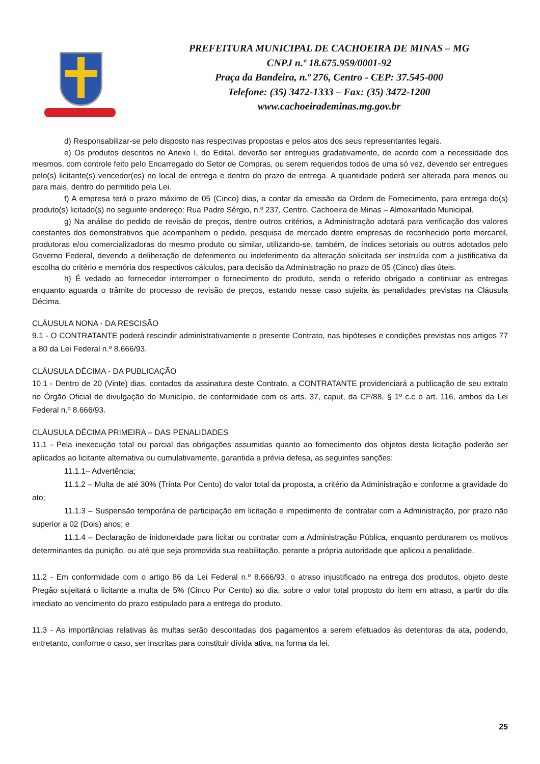PREFEITURA MUNICIPAL DE CACHOEIRA DE MINAS – MG
CNPJ n.º 18.675.959/0001-92
Praça da Bandeira, n.º 276, Centro - CEP: 37.545-000
Telefone: (35) 3472-1333 – Fax: (35) 3472-1200
www.cachoeirademinas.mg.gov.br
d) Responsabilizar-se pelo disposto nas respectivas propostas e pelos atos dos seus representantes legais.
e) Os produtos descritos no Anexo I, do Edital, deverão ser entregues gradativamente, de acordo com a necessidade dos mesmos, com controle feito pelo Encarregado do Setor de Compras, ou serem requeridos todos de uma só vez, devendo ser entregues pelo(s) licitante(s) vencedor(es) no local de entrega e dentro do prazo de entrega. A quantidade poderá ser alterada para menos ou para mais, dentro do permitido pela Lei.
f) A empresa terá o prazo máximo de 05 (Cinco) dias, a contar da emissão da Ordem de Fornecimento, para entrega do(s) produto(s) licitado(s) no seguinte endereço: Rua Padre Sérgio, n.º 237, Centro, Cachoeira de Minas – Almoxarifado Municipal.
g) Na análise do pedido de revisão de preços, dentre outros critérios, a Administração adotará para verificação dos valores constantes dos demonstrativos que acompanhem o pedido, pesquisa de mercado dentre empresas de reconhecido porte mercantil, produtoras e/ou comercializadoras do mesmo produto ou similar, utilizando-se, também, de índices setoriais ou outros adotados pelo Governo Federal, devendo a deliberação de deferimento ou indeferimento da alteração solicitada ser instruída com a justificativa da escolha do critério e memória dos respectivos cálculos, para decisão da Administração no prazo de 05 (Cinco) dias úteis.
h) É vedado ao fornecedor interromper o fornecimento do produto, sendo o referido obrigado a continuar as entregas enquanto aguarda o trâmite do processo de revisão de preços, estando nesse caso sujeita às penalidades previstas na Cláusula Décima.
CLÁUSULA NONA - DA RESCISÃO
9.1 - O CONTRATANTE poderá rescindir administrativamente o presente Contrato, nas hipóteses e condições previstas nos artigos 77 a 80 da Lei Federal n.º 8.666/93.
CLÁUSULA DÉCIMA - DA PUBLICAÇÃO
10.1 - Dentro de 20 (Vinte) dias, contados da assinatura deste Contrato, a CONTRATANTE providenciará a publicação de seu extrato no Órgão Oficial de divulgação do Município, de conformidade com os arts. 37, caput, da CF/88, § 1º c.c o art. 116, ambos da Lei Federal n.º 8.666/93.
CLÁUSULA DÉCIMA PRIMEIRA – DAS PENALIDADES
11.1 - Pela inexecução total ou parcial das obrigações assumidas quanto ao fornecimento dos objetos desta licitação poderão ser aplicados ao licitante alternativa ou cumulativamente, garantida a prévia defesa, as seguintes sanções:
11.1.1– Advertência;
11.1.2 – Multa de até 30% (Trinta Por Cento) do valor total da proposta, a critério da Administração e conforme a gravidade do ato;
11.1.3 – Suspensão temporária de participação em licitação e impedimento de contratar com a Administração, por prazo não superior a 02 (Dois) anos; e
11.1.4 – Declaração de inidoneidade para licitar ou contratar com a Administração Pública, enquanto perdurarem os motivos determinantes da punição, ou até que seja promovida sua reabilitação, perante a própria autoridade que aplicou a penalidade.
11.2 - Em conformidade com o artigo 86 da Lei Federal n.º 8.666/93, o atraso injustificado na entrega dos produtos, objeto deste Pregão sujeitará o licitante a multa de 5% (Cinco Por Cento) ao dia, sobre o valor total proposto do item em atraso, a partir do dia imediato ao vencimento do prazo estipulado para a entrega do produto.
11.3 - As importâncias relativas às multas serão descontadas dos pagamentos a serem efetuados às detentoras da ata, podendo, entretanto, conforme o caso, ser inscritas para constituir dívida ativa, na forma da lei.
25